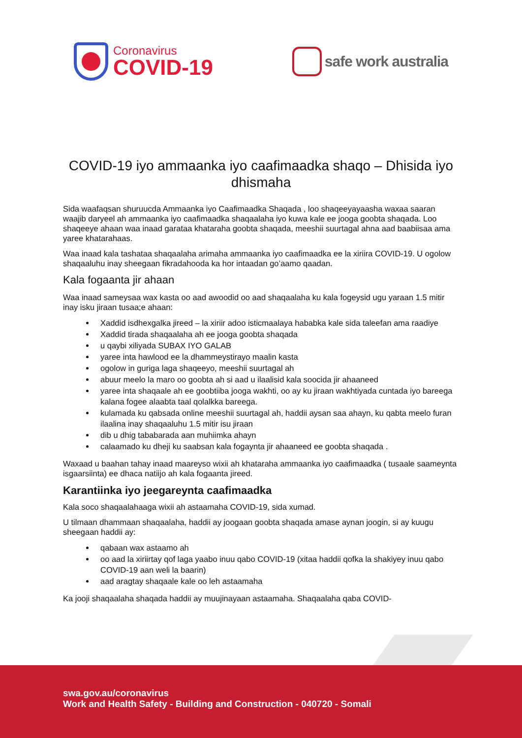Coronavirus
COVID-19
safe work australia
COVID-19 iyo ammaanka iyo caafimaadka shaqo – Dhisida iyo dhismaha
Sida waafaqsan shuruucda Ammaanka iyo Caafimaadka Shaqada , loo shaqeeyayaasha waxaa saaran waajib daryeel ah ammaanka iyo caafimaadka shaqaalaha iyo kuwa kale ee jooga goobta shaqada. Loo shaqeeye ahaan waa inaad garataa khataraha goobta shaqada, meeshii suurtagal ahna aad baabiisaa ama yaree khatarahaas.
Waa inaad kala tashataa shaqaalaha arimaha ammaanka iyo caafimaadka ee la xiriira COVID-19. U ogolow shaqaaluhu inay sheegaan fikradahooda ka hor intaadan go’aamo qaadan.
Kala fogaanta jir ahaan
Waa inaad sameysaa wax kasta oo aad awoodid oo aad shaqaalaha ku kala fogeysid ugu yaraan 1.5 mitir inay isku jiraan tusaa;e ahaan:
Xaddid isdhexgalka jireed – la xiriir adoo isticmaalaya hababka kale sida taleefan ama raadiye
Xaddid tirada shaqaalaha ah ee jooga goobta shaqada
u qaybi xiliyada SUBAX IYO GALAB
yaree inta hawlood ee la dhammeystirayo maalin kasta
ogolow in guriga laga shaqeeyo, meeshii suurtagal ah
abuur meelo la maro oo goobta ah si aad u ilaalisid kala soocida jir ahaaneed
yaree inta shaqaale ah ee goobtiiba jooga wakhti, oo ay ku jiraan wakhtiyada cuntada iyo bareega kalana fogee alaabta taal qolalkka bareega.
kulamada ku qabsada online meeshii suurtagal ah, haddii aysan saa ahayn, ku qabta meelo furan ilaalina inay shaqaaluhu 1.5 mitir isu jiraan
dib u dhig tababarada aan muhiimka ahayn
calaamado ku dheji ku saabsan kala fogaynta jir ahaaneed ee goobta shaqada .
Waxaad u baahan tahay inaad maareyso wixii ah khataraha ammaanka iyo caafimaadka ( tusaale saameynta isgaarsiinta) ee dhaca natiijo ah kala fogaanta jireed.
Karantiinka iyo jeegareynta caafimaadka
Kala soco shaqaalahaaga wixii ah astaamaha COVID-19, sida xumad.
U tilmaan dhammaan shaqaalaha, haddii ay joogaan goobta shaqada amase aynan joogin, si ay kuugu sheegaan haddii ay:
qabaan wax astaamo ah
oo aad la xiriirtay qof laga yaabo inuu qabo COVID-19 (xitaa haddii qofka la shakiyey inuu qabo COVID-19 aan weli la baarin)
aad aragtay shaqaale kale oo leh astaamaha
Ka jooji shaqaalaha shaqada haddii ay muujinayaan astaamaha. Shaqaalaha qaba COVID-
swa.gov.au/coronavirus
Work and Health Safety - Building and Construction - 040720 - Somali